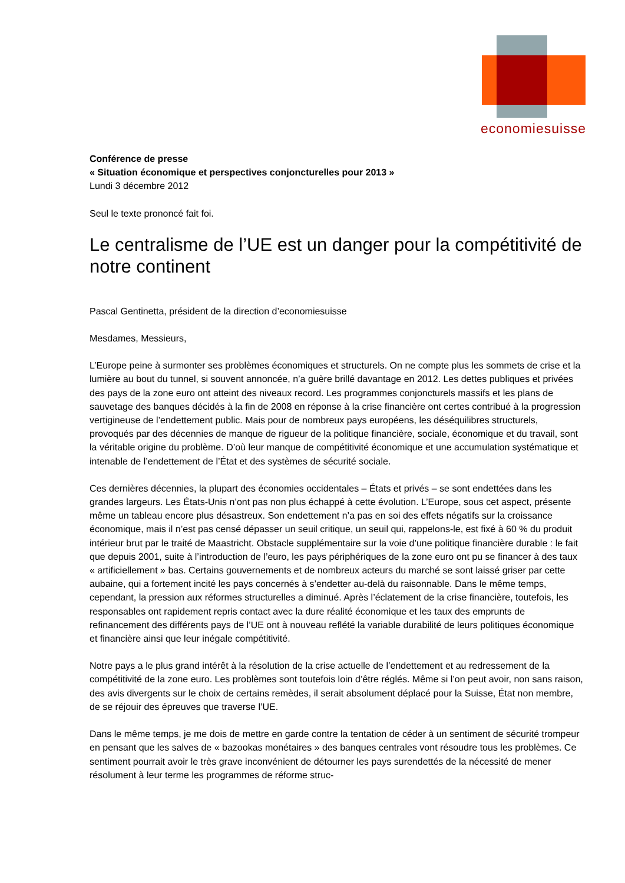economiesuisse
Conférence de presse
« Situation économique et perspectives conjoncturelles pour 2013 »
Lundi 3 décembre 2012
Seul le texte prononcé fait foi.
Le centralisme de l’UE est un danger pour la compétitivité de notre continent
Pascal Gentinetta, président de la direction d’economiesuisse
Mesdames, Messieurs,
L’Europe peine à surmonter ses problèmes économiques et structurels. On ne compte plus les sommets de crise et la lumière au bout du tunnel, si souvent annoncée, n’a guère brillé davantage en 2012. Les dettes publiques et privées des pays de la zone euro ont atteint des niveaux record. Les programmes conjoncturels massifs et les plans de sauvetage des banques décidés à la fin de 2008 en réponse à la crise financière ont certes contribué à la progression vertigineuse de l’endettement public. Mais pour de nombreux pays européens, les déséquilibres structurels, provoqués par des décennies de manque de rigueur de la politique financière, sociale, économique et du travail, sont la véritable origine du problème. D’où leur manque de compétitivité économique et une accumulation systématique et intenable de l’endettement de l’État et des systèmes de sécurité sociale.
Ces dernières décennies, la plupart des économies occidentales – États et privés – se sont endettées dans les grandes largeurs. Les États-Unis n’ont pas non plus échappé à cette évolution. L’Europe, sous cet aspect, présente même un tableau encore plus désastreux. Son endettement n’a pas en soi des effets négatifs sur la croissance économique, mais il n’est pas censé dépasser un seuil critique, un seuil qui, rappelons-le, est fixé à 60 % du produit intérieur brut par le traité de Maastricht. Obstacle supplémentaire sur la voie d’une politique financière durable : le fait que depuis 2001, suite à l’introduction de l’euro, les pays périphériques de la zone euro ont pu se financer à des taux « artificiellement » bas. Certains gouvernements et de nombreux acteurs du marché se sont laissé griser par cette aubaine, qui a fortement incité les pays concernés à s’endetter au-delà du raisonnable. Dans le même temps, cependant, la pression aux réformes structurelles a diminué. Après l’éclatement de la crise financière, toutefois, les responsables ont rapidement repris contact avec la dure réalité économique et les taux des emprunts de refinancement des différents pays de l’UE ont à nouveau reflété la variable durabilité de leurs politiques économique et financière ainsi que leur inégale compétitivité.
Notre pays a le plus grand intérêt à la résolution de la crise actuelle de l’endettement et au redressement de la compétitivité de la zone euro. Les problèmes sont toutefois loin d’être réglés. Même si l’on peut avoir, non sans raison, des avis divergents sur le choix de certains remèdes, il serait absolument déplacé pour la Suisse, État non membre, de se réjouir des épreuves que traverse l’UE.
Dans le même temps, je me dois de mettre en garde contre la tentation de céder à un sentiment de sécurité trompeur en pensant que les salves de « bazookas monétaires » des banques centrales vont résoudre tous les problèmes. Ce sentiment pourrait avoir le très grave inconvénient de détourner les pays surendettés de la nécessité de mener résolument à leur terme les programmes de réforme struc-